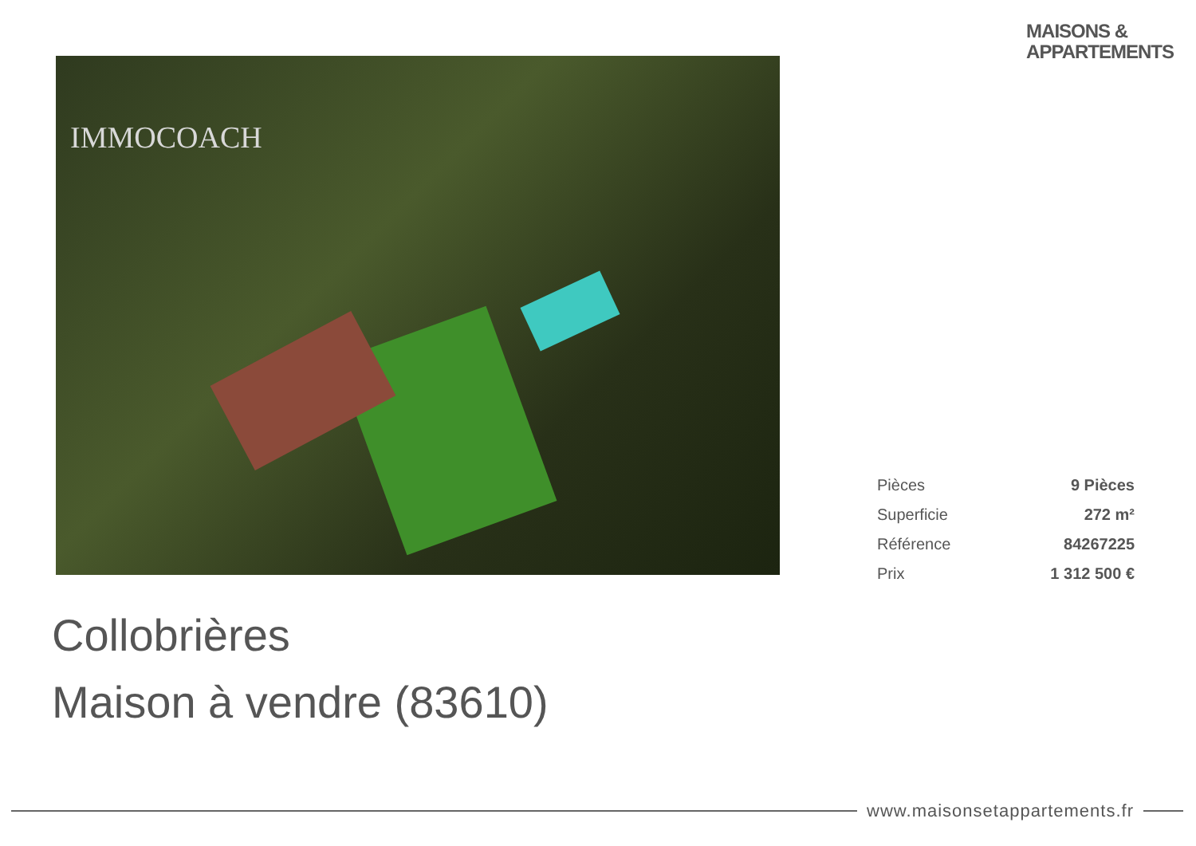MAISONS &
APPARTEMENTS
IMMOCOACH
| Pièces | 9 Pièces |
| Superficie | 272 m² |
| Référence | 84267225 |
| Prix | 1 312 500 € |
Collobrières
Maison à vendre (83610)
www.maisonsetappartements.fr